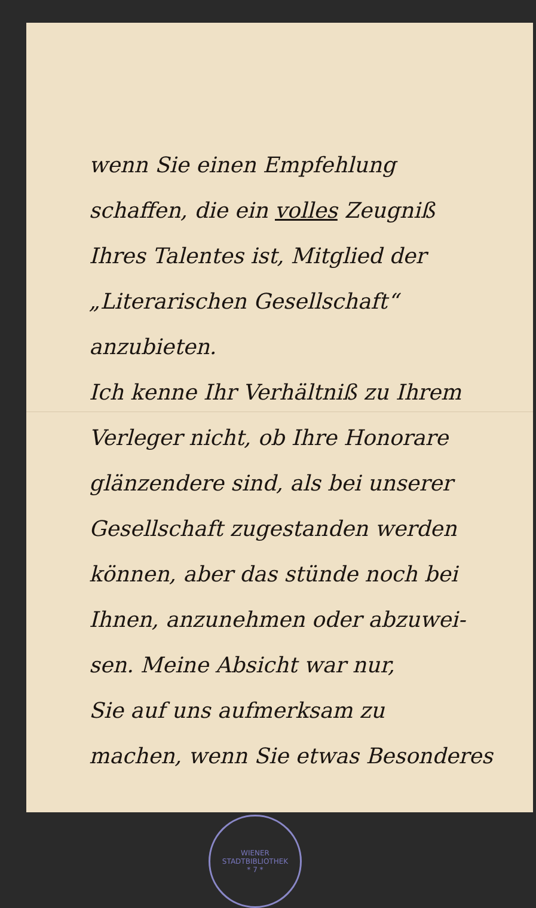wenn Sie einen Empfehlung
schaffen, die ein volles Zeugniß
Ihres Talentes ist, Mitglied der
„Literarischen Gesellschaft“ anzubieten.
Ich kenne Ihr Verhältniß zu Ihrem
Verleger nicht, ob Ihre Honorare
glänzendere sind, als bei unserer
Gesellschaft zugestanden werden
können, aber das stünde noch bei
Ihnen, anzunehmen oder abzuwei-
sen. Meine Absicht war nur,
Sie auf uns aufmerksam zu
machen, wenn Sie etwas Besonderes
WIENER STADTBIBLIOTHEK
* 7 *